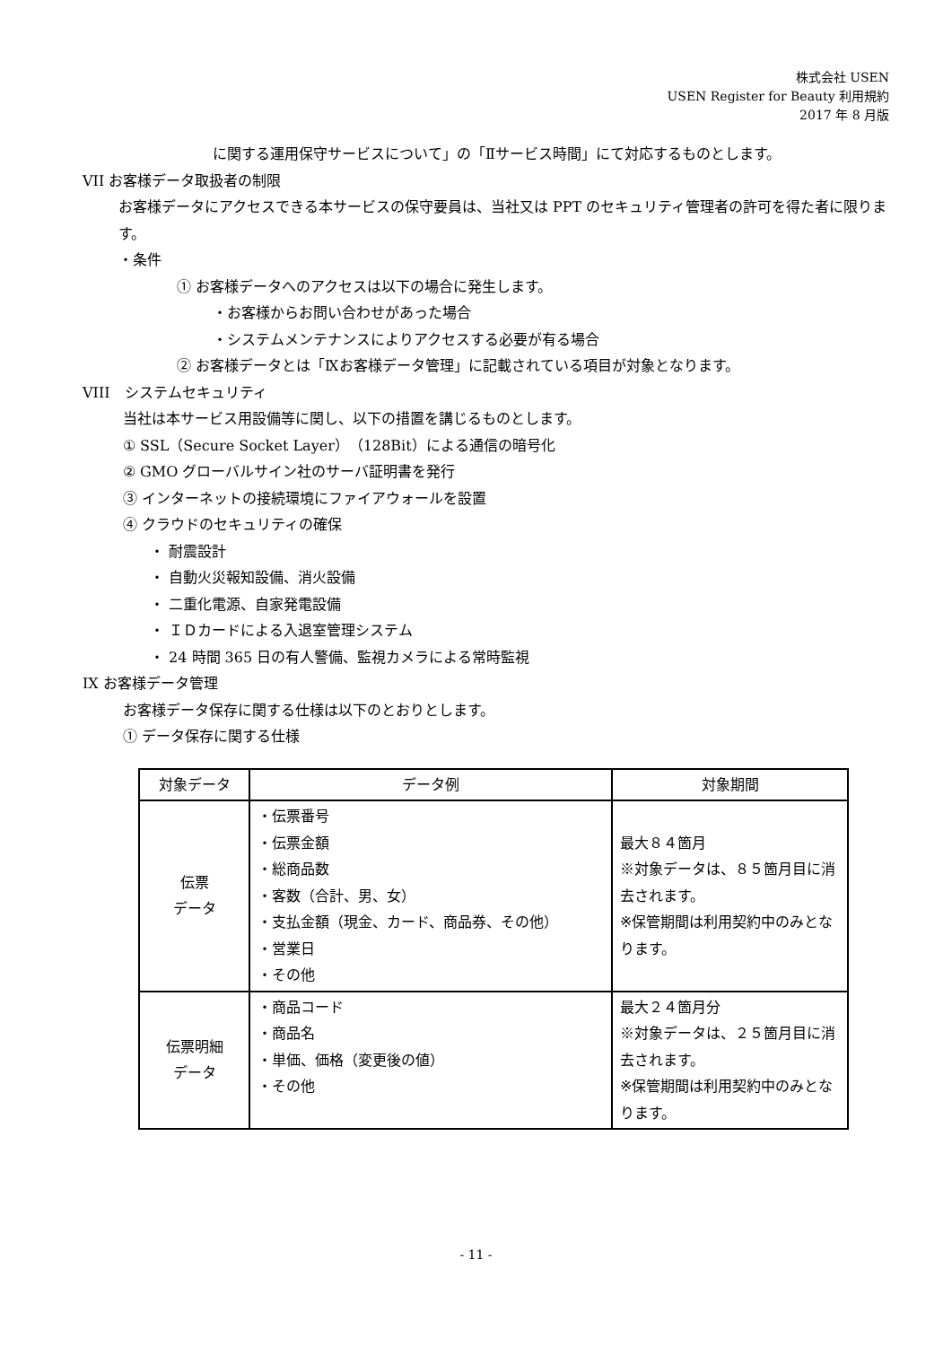株式会社 USEN
USEN Register for Beauty 利用規約
2017 年 8 月版
に関する運用保守サービスについて」の「Ⅱサービス時間」にて対応するものとします。
VII お客様データ取扱者の制限
お客様データにアクセスできる本サービスの保守要員は、当社又は PPT のセキュリティ管理者の許可を得た者に限ります。
・条件
① お客様データへのアクセスは以下の場合に発生します。
・お客様からお問い合わせがあった場合
・システムメンテナンスによりアクセスする必要が有る場合
② お客様データとは「Ⅸお客様データ管理」に記載されている項目が対象となります。
VIII　システムセキュリティ
当社は本サービス用設備等に関し、以下の措置を講じるものとします。
① SSL（Secure Socket Layer）（128Bit）による通信の暗号化
② GMO グローバルサイン社のサーバ証明書を発行
③ インターネットの接続環境にファイアウォールを設置
④ クラウドのセキュリティの確保
・ 耐震設計
・ 自動火災報知設備、消火設備
・ 二重化電源、自家発電設備
・ ＩＤカードによる入退室管理システム
・ 24 時間 365 日の有人警備、監視カメラによる常時監視
IX お客様データ管理
お客様データ保存に関する仕様は以下のとおりとします。
① データ保存に関する仕様
| 対象データ | データ例 | 対象期間 |
| --- | --- | --- |
| 伝票 データ | ・伝票番号 ・伝票金額 ・総商品数 ・客数（合計、男、女） ・支払金額（現金、カード、商品券、その他） ・営業日 ・その他 | 最大８４箇月 ※対象データは、８５箇月目に消去されます。 ※保管期間は利用契約中のみとなります。 |
| 伝票明細 データ | ・商品コード ・商品名 ・単価、価格（変更後の値） ・その他 | 最大２４箇月分 ※対象データは、２５箇月目に消去されます。 ※保管期間は利用契約中のみとなります。 |
- 11 -